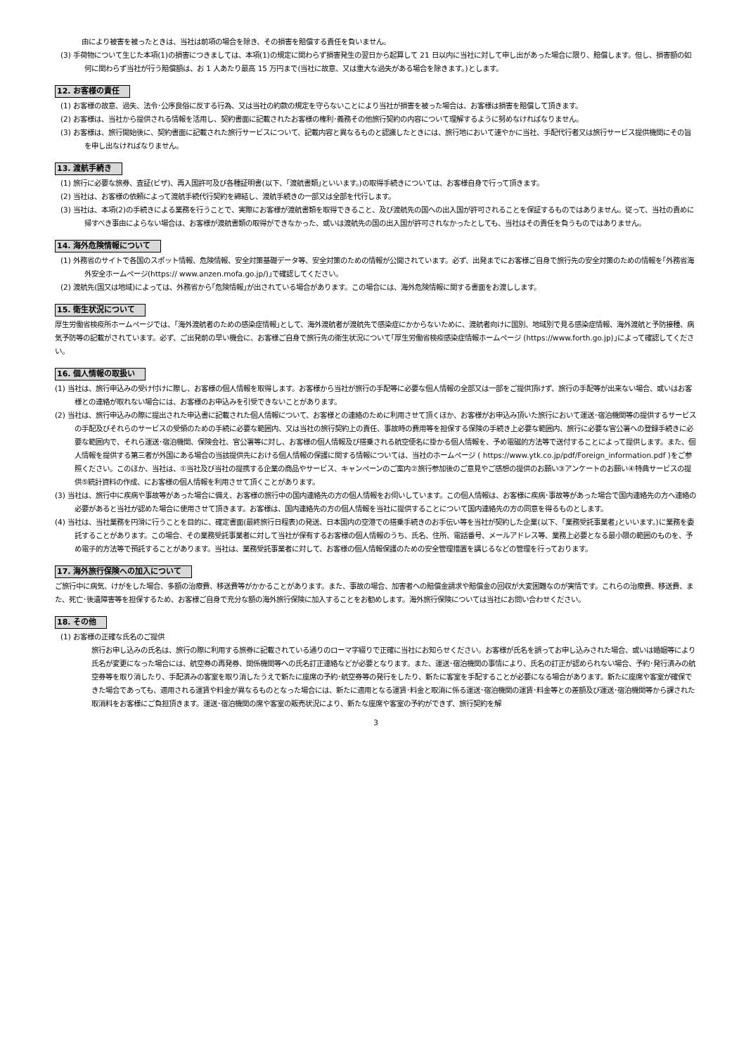由により被害を被ったときは、当社は前項の場合を除き、その損害を賠償する責任を負いません。
(3) 手荷物について生じた本項(1)の損害につきましては、本項(1)の規定に関わらず損害発生の翌日から起算して 21 日以内に当社に対して申し出があった場合に限り、賠償します。但し、損害額の如何に関わらず当社が行う賠償額は、お 1 人あたり最高 15 万円まで(当社に故意、又は重大な過失がある場合を除きます。)とします。
12. お客様の責任
(1) お客様の故意、過失、法令･公序良俗に反する行為、又は当社の約款の規定を守らないことにより当社が損害を被った場合は、お客様は損害を賠償して頂きます。
(2) お客様は、当社から提供される情報を活用し、契約書面に記載されたお客様の権利･義務その他旅行契約の内容について理解するように努めなければなりません。
(3) お客様は、旅行開始後に、契約書面に記載された旅行サービスについて、記載内容と異なるものと認識したときには、旅行地において速やかに当社、手配代行者又は旅行サービス提供機関にその旨を申し出なければなりません。
13. 渡航手続き
(1) 旅行に必要な旅券、査証(ビザ)、再入国許可及び各種証明書(以下、｢渡航書類｣といいます。)の取得手続きについては、お客様自身で行って頂きます。
(2) 当社は、お客様の依頼によって渡航手続代行契約を締結し、渡航手続きの一部又は全部を代行します。
(3) 当社は、本項(2)の手続きによる業務を行うことで、実際にお客様が渡航書類を取得できること、及び渡航先の国への出入国が許可されることを保証するものではありません。従って、当社の責めに帰すべき事由によらない場合は、お客様が渡航書類の取得ができなかった、或いは渡航先の国の出入国が許可されなかったとしても、当社はその責任を負うものではありません。
14. 海外危険情報について
(1) 外務省のサイトで各国のスポット情報、危険情報、安全対策基礎データ等、安全対策のための情報が公開されています。必ず、出発までにお客様ご自身で旅行先の安全対策のための情報を｢外務省海外安全ホームページ(https:// www.anzen.mofa.go.jp/)｣で確認してください。
(2) 渡航先(国又は地域)によっては、外務省から｢危険情報｣が出されている場合があります。この場合には、海外危険情報に関する書面をお渡しします。
15. 衛生状況について
厚生労働省検疫所ホームページでは、｢海外渡航者のための感染症情報｣として、海外渡航者が渡航先で感染症にかからないために、渡航者向けに国別、地域別で見る感染症情報、海外渡航と予防接種、病気予防等の記載がされています。必ず、ご出発前の早い機会に、お客様ご自身で旅行先の衛生状況について｢厚生労働省検疫感染症情報ホームページ (https://www.forth.go.jp)｣によって確認してください。
16. 個人情報の取扱い
(1) 当社は、旅行申込みの受け付けに際し、お客様の個人情報を取得します。お客様から当社が旅行の手配等に必要な個人情報の全部又は一部をご提供頂けず、旅行の手配等が出来ない場合、或いはお客様との連絡が取れない場合には、お客様のお申込みを引受できないことがあります。
(2) 当社は、旅行申込みの際に提出された申込書に記載された個人情報について、お客様との連絡のために利用させて頂くほか、お客様がお申込み頂いた旅行において運送･宿泊機関等の提供するサービスの手配及びそれらのサービスの受領のための手続に必要な範囲内、又は当社の旅行契約上の責任、事故時の費用等を担保する保険の手続き上必要な範囲内、旅行に必要な官公署への登録手続きに必要な範囲内で、それら運送･宿泊機関、保険会社、官公署等に対し、お客様の個人情報及び搭乗される航空便名に掛かる個人情報を、予め電磁的方法等で送付することによって提供します。また、個人情報を提供する第三者が外国にある場合の当該提供先における個人情報の保護に関する情報については、当社のホームページ ( https://www.ytk.co.jp/pdf/Foreign_information.pdf )をご参照ください。このほか、当社は、①当社及び当社の提携する企業の商品やサービス、キャンペーンのご案内②旅行参加後のご意見やご感想の提供のお願い③アンケートのお願い④特典サービスの提供⑤統計資料の作成、にお客様の個人情報を利用させて頂くことがあります。
(3) 当社は、旅行中に疾病や事故等があった場合に備え、お客様の旅行中の国内連絡先の方の個人情報をお伺いしています。この個人情報は、お客様に疾病･事故等があった場合で国内連絡先の方へ連絡の必要があると当社が認めた場合に使用させて頂きます。お客様は、国内連絡先の方の個人情報を当社に提供することについて国内連絡先の方の同意を得るものとします。
(4) 当社は、当社業務を円滑に行うことを目的に、確定書面(最終旅行日程表)の発送、日本国内の空港での搭乗手続きのお手伝い等を当社が契約した企業(以下、｢業務受託事業者｣といいます。)に業務を委託することがあります。この場合、その業務受託事業者に対して当社が保有するお客様の個人情報のうち、氏名、住所、電話番号、メールアドレス等、業務上必要となる最小限の範囲のものを、予め電子的方法等で預託することがあります。当社は、業務受託事業者に対して、お客様の個人情報保護のための安全管理措置を講じるなどの管理を行っております。
17. 海外旅行保険への加入について
ご旅行中に病気、けがをした場合、多額の治療費、移送費等がかかることがあります。また、事故の場合、加害者への賠償金請求や賠償金の回収が大変困難なのが実情です。これらの治療費、移送費、また、死亡･後遺障害等を担保するため、お客様ご自身で充分な額の海外旅行保険に加入することをお勧めします。海外旅行保険については当社にお問い合わせください。
18. その他
(1) お客様の正確な氏名のご提供
旅行お申し込みの氏名は、旅行の際に利用する旅券に記載されている通りのローマ字綴りで正確に当社にお知らせください。お客様が氏名を誤ってお申し込みされた場合、或いは婚姻等により氏名が変更になった場合には、航空券の再発券、関係機関等への氏名訂正連絡などが必要となります。また、運送･宿泊機関の事情により、氏名の訂正が認められない場合、予約･発行済みの航空券等を取り消したり、手配済みの客室を取り消したうえで新たに座席の予約･航空券等の発行をしたり、新たに客室を手配することが必要になる場合があります。新たに座席や客室が確保できた場合であっても、適用される運賃や料金が異なるものとなった場合には、新たに適用となる運賃･料金と取消に係る運送･宿泊機関の運賃･料金等との差額及び運送･宿泊機関等から課された取消料をお客様にご負担頂きます。運送･宿泊機関の席や客室の販売状況により、新たな座席や客室の予約ができず、旅行契約を解
3